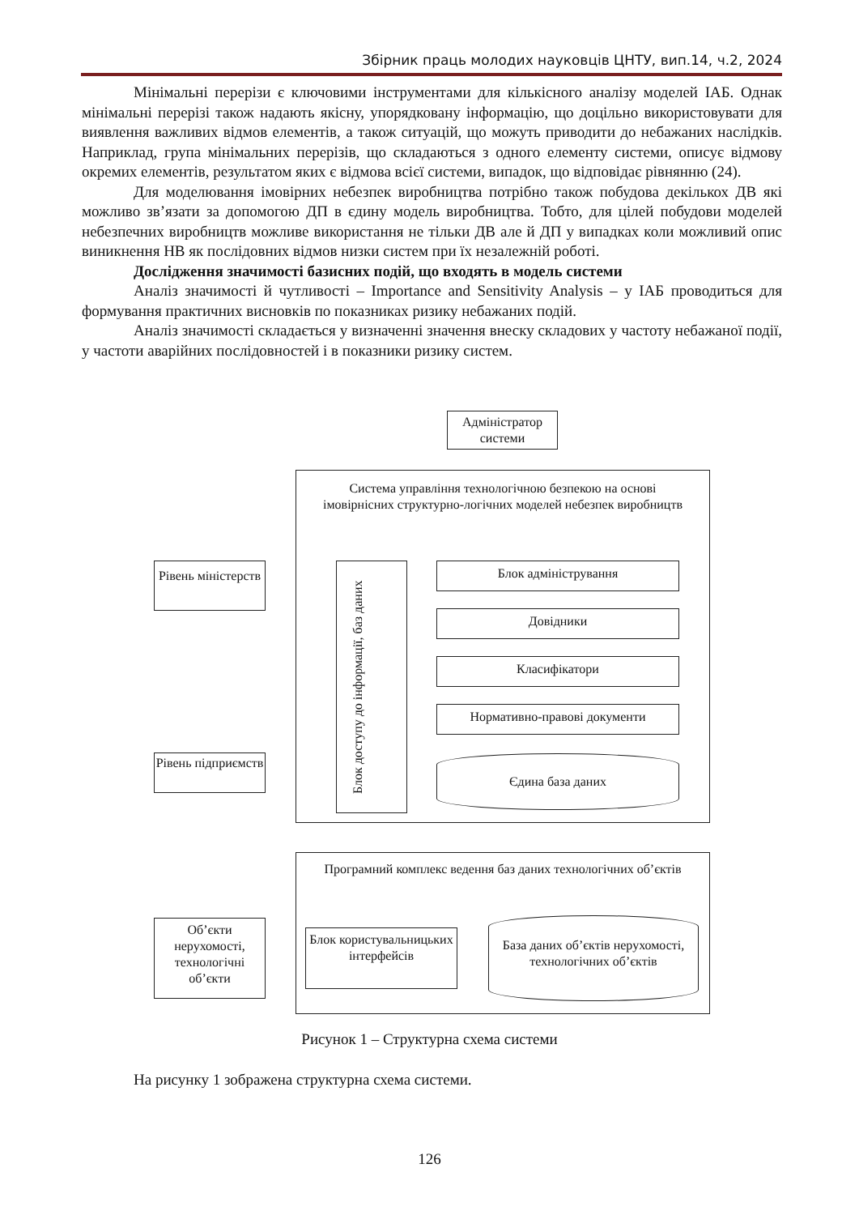Збірник праць молодих науковців ЦНТУ, вип.14, ч.2, 2024
Мінімальні перерізи є ключовими інструментами для кількісного аналізу моделей ІАБ. Однак мінімальні перерізі також надають якісну, упорядковану інформацію, що доцільно використовувати для виявлення важливих відмов елементів, а також ситуацій, що можуть приводити до небажаних наслідків. Наприклад, група мінімальних перерізів, що складаються з одного елементу системи, описує відмову окремих елементів, результатом яких є відмова всієї системи, випадок, що відповідає рівнянню (24).
Для моделювання імовірних небезпек виробництва потрібно також побудова декількох ДВ які можливо зв’язати за допомогою ДП в єдину модель виробництва. Тобто, для цілей побудови моделей небезпечних виробництв можливе використання не тільки ДВ але й ДП у випадках коли можливий опис виникнення НВ як послідовних відмов низки систем при їх незалежній роботі.
Дослідження значимості базисних подій, що входять в модель системи
Аналіз значимості й чутливості – Importance and Sensitivity Analysis – у ІАБ проводиться для формування практичних висновків по показниках ризику небажаних подій.
Аналіз значимості складається у визначенні значення внеску складових у частоту небажаної події, у частоти аварійних послідовностей і в показники ризику систем.
Адміністратор системи
Система управління технологічною безпекою на основі імовірнісних структурно-логічних моделей небезпек виробництв
Рівень міністерств
Блок доступу до інформації, баз даних
Блок адміністрування
Довідники
Класифікатори
Нормативно-правові документи
Єдина база даних
Рівень підприємств
Програмний комплекс ведення баз даних технологічних об’єктів
Об’єкти нерухомості, технологічні об’єкти
Блок користувальницьких інтерфейсів
База даних об’єктів нерухомості, технологічних об’єктів
Рисунок 1 – Структурна схема системи
На рисунку 1 зображена структурна схема системи.
126